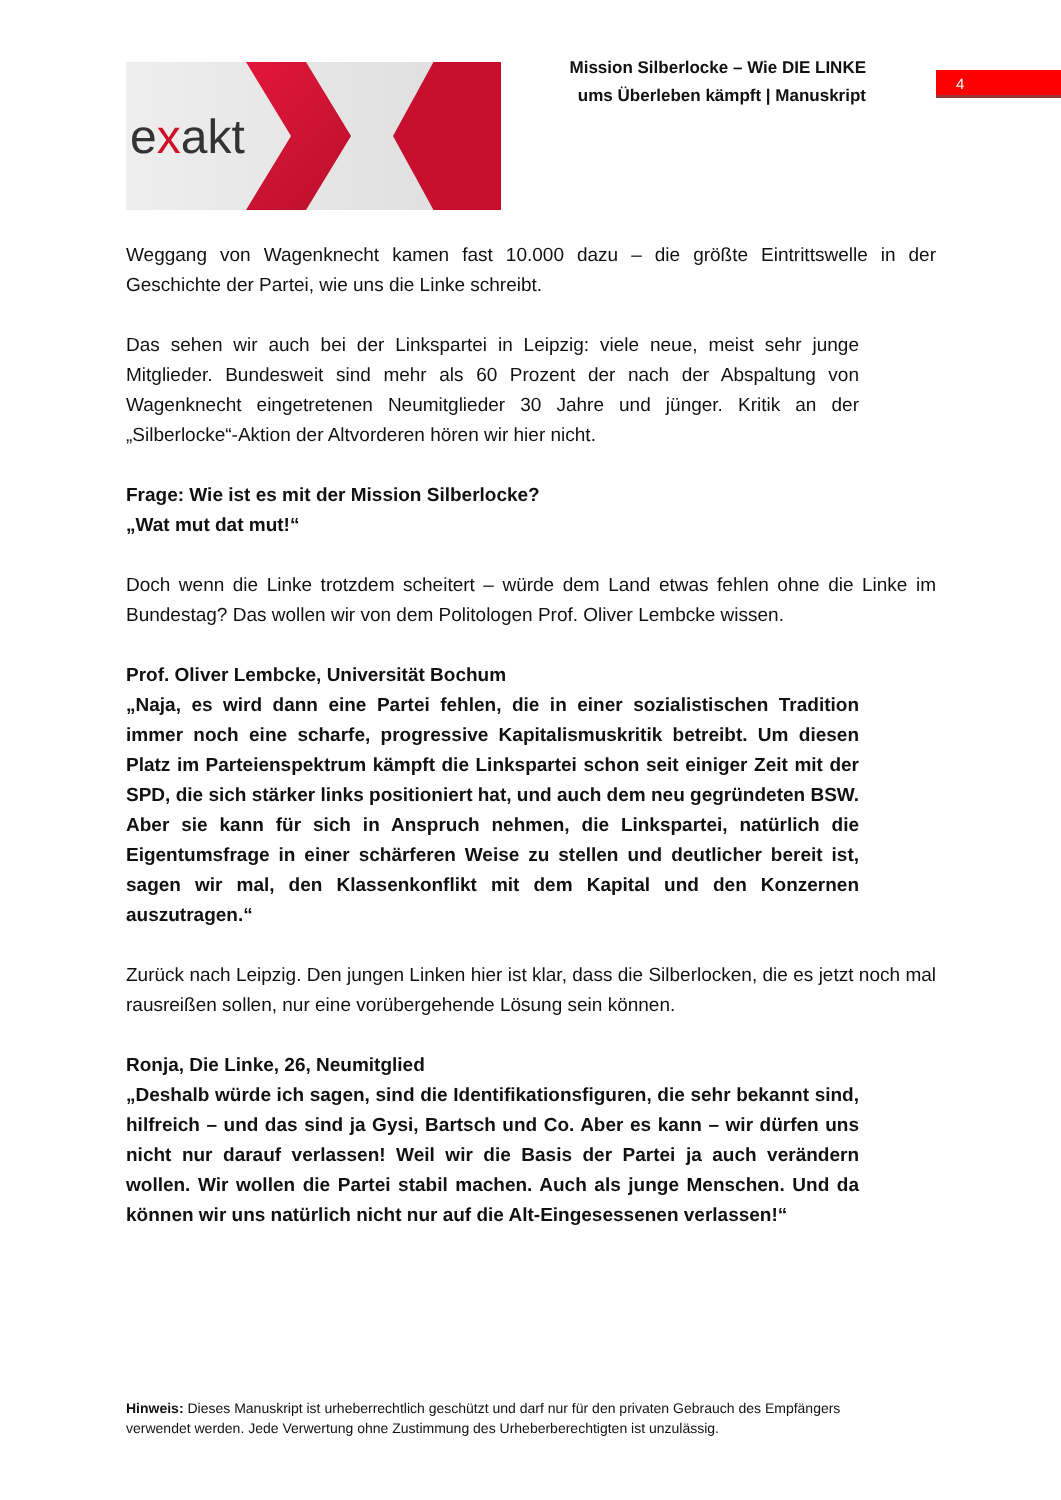exakt
Mission Silberlocke – Wie DIE LINKE
ums Überleben kämpft | Manuskript
4
Weggang von Wagenknecht kamen fast 10.000 dazu – die größte Eintrittswelle in der Geschichte der Partei, wie uns die Linke schreibt.
Das sehen wir auch bei der Linkspartei in Leipzig: viele neue, meist sehr junge Mitglieder. Bundesweit sind mehr als 60 Prozent der nach der Abspaltung von Wagenknecht eingetretenen Neumitglieder 30 Jahre und jünger. Kritik an der „Silberlocke“-Aktion der Altvorderen hören wir hier nicht.
Frage: Wie ist es mit der Mission Silberlocke?
„Wat mut dat mut!“
Doch wenn die Linke trotzdem scheitert – würde dem Land etwas fehlen ohne die Linke im Bundestag? Das wollen wir von dem Politologen Prof. Oliver Lembcke wissen.
Prof. Oliver Lembcke, Universität Bochum
„Naja, es wird dann eine Partei fehlen, die in einer sozialistischen Tradition immer noch eine scharfe, progressive Kapitalismuskritik betreibt. Um diesen Platz im Parteienspektrum kämpft die Linkspartei schon seit einiger Zeit mit der SPD, die sich stärker links positioniert hat, und auch dem neu gegründeten BSW. Aber sie kann für sich in Anspruch nehmen, die Linkspartei, natürlich die Eigentumsfrage in einer schärferen Weise zu stellen und deutlicher bereit ist, sagen wir mal, den Klassenkonflikt mit dem Kapital und den Konzernen auszutragen.“
Zurück nach Leipzig. Den jungen Linken hier ist klar, dass die Silberlocken, die es jetzt noch mal rausreißen sollen, nur eine vorübergehende Lösung sein können.
Ronja, Die Linke, 26, Neumitglied
„Deshalb würde ich sagen, sind die Identifikationsfiguren, die sehr bekannt sind, hilfreich – und das sind ja Gysi, Bartsch und Co. Aber es kann – wir dürfen uns nicht nur darauf verlassen! Weil wir die Basis der Partei ja auch verändern wollen. Wir wollen die Partei stabil machen. Auch als junge Menschen. Und da können wir uns natürlich nicht nur auf die Alt-Eingesessenen verlassen!“
Hinweis: Dieses Manuskript ist urheberrechtlich geschützt und darf nur für den privaten Gebrauch des Empfängers verwendet werden. Jede Verwertung ohne Zustimmung des Urheberberechtigten ist unzulässig.